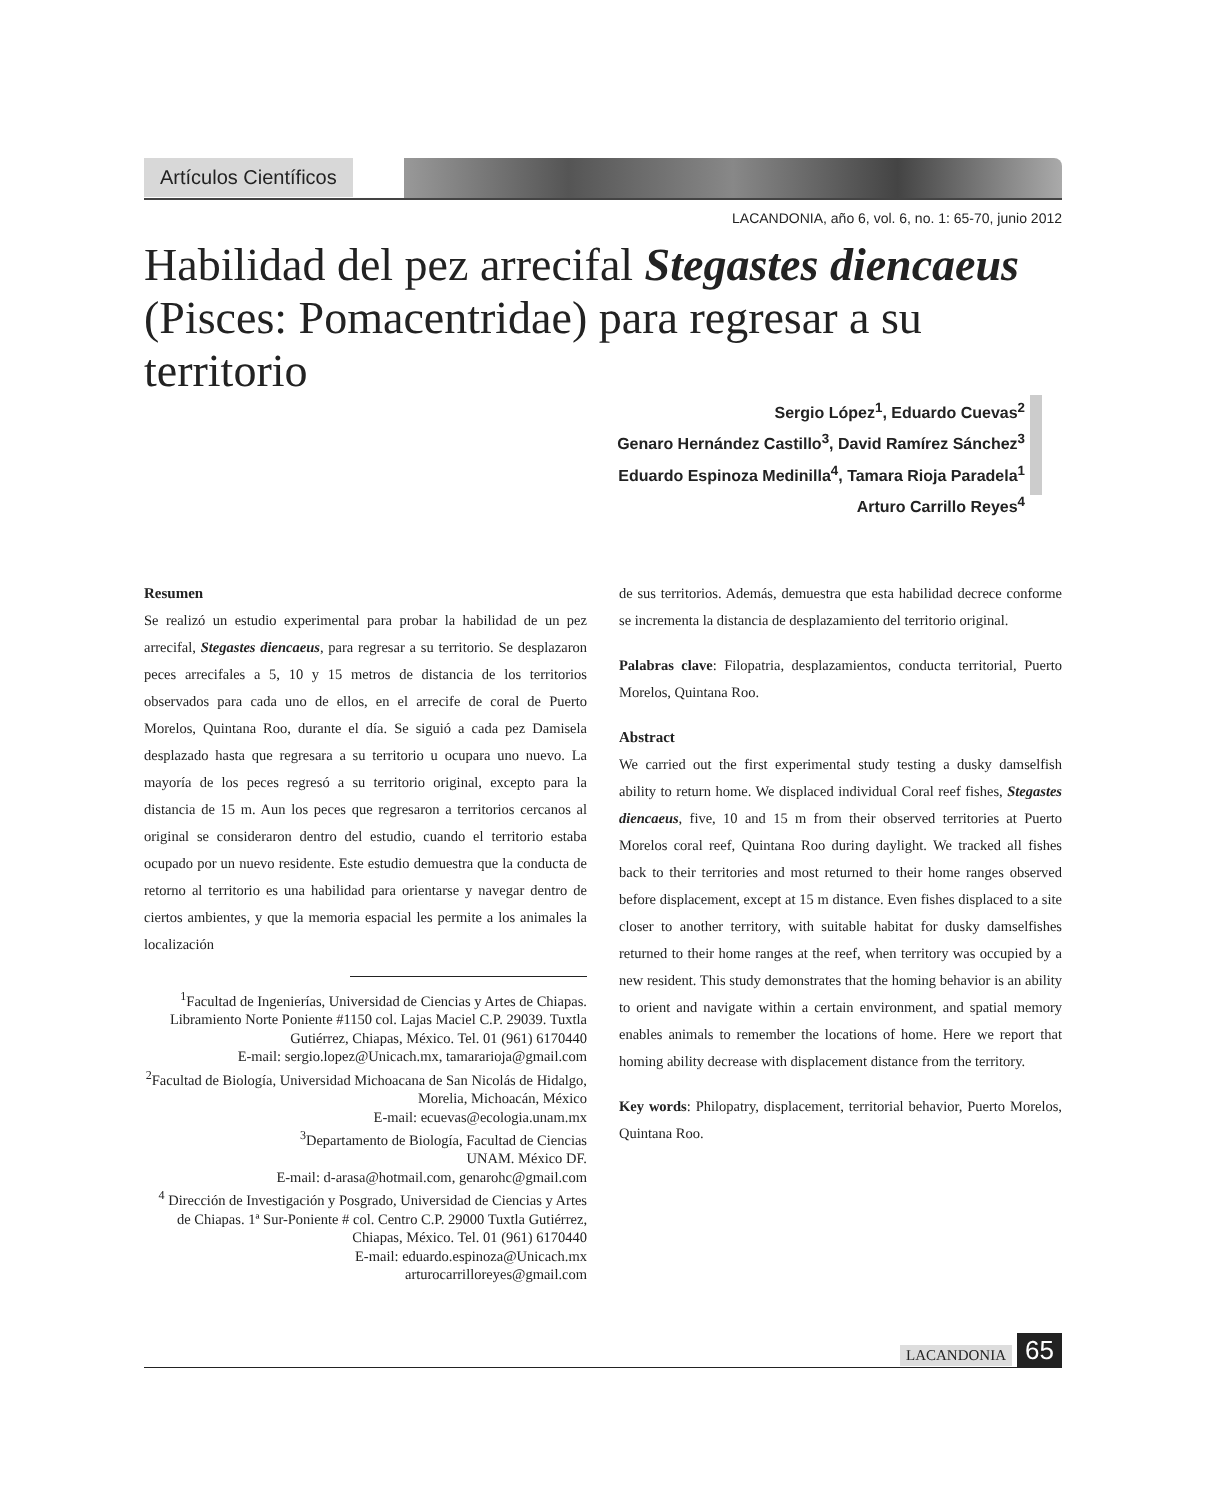Artículos Científicos
LACANDONIA, año 6, vol. 6, no. 1: 65-70, junio 2012
Habilidad del pez arrecifal Stegastes diencaeus (Pisces: Pomacentridae) para regresar a su territorio
Sergio López<sup>1</sup>, Eduardo Cuevas<sup>2</sup>
Genaro Hernández Castillo<sup>3</sup>, David Ramírez Sánchez<sup>3</sup>
Eduardo Espinoza Medinilla<sup>4</sup>, Tamara Rioja Paradela<sup>1</sup>
Arturo Carrillo Reyes<sup>4</sup>
Resumen
Se realizó un estudio experimental para probar la habilidad de un pez arrecifal, Stegastes diencaeus, para regresar a su territorio. Se desplazaron peces arrecifales a 5, 10 y 15 metros de distancia de los territorios observados para cada uno de ellos, en el arrecife de coral de Puerto Morelos, Quintana Roo, durante el día. Se siguió a cada pez Damisela desplazado hasta que regresara a su territorio u ocupara uno nuevo. La mayoría de los peces regresó a su territorio original, excepto para la distancia de 15 m. Aun los peces que regresaron a territorios cercanos al original se consideraron dentro del estudio, cuando el territorio estaba ocupado por un nuevo residente. Este estudio demuestra que la conducta de retorno al territorio es una habilidad para orientarse y navegar dentro de ciertos ambientes, y que la memoria espacial les permite a los animales la localización
<sup>1</sup> Facultad de Ingenierías, Universidad de Ciencias y Artes de Chiapas. Libramiento Norte Poniente #1150 col. Lajas Maciel C.P. 29039. Tuxtla Gutiérrez, Chiapas, México. Tel. 01 (961) 6170440
E-mail: sergio.lopez@Unicach.mx, tamararioja@gmail.com
<sup>2</sup> Facultad de Biología, Universidad Michoacana de San Nicolás de Hidalgo, Morelia, Michoacán, México
E-mail: ecuevas@ecologia.unam.mx
<sup>3</sup> Departamento de Biología, Facultad de Ciencias
UNAM. México DF.
E-mail: d-arasa@hotmail.com, genarohc@gmail.com
<sup>4</sup> Dirección de Investigación y Posgrado, Universidad de Ciencias y Artes de Chiapas. 1ª Sur-Poniente # col. Centro C.P. 29000 Tuxtla Gutiérrez, Chiapas, México. Tel. 01 (961) 6170440
E-mail: eduardo.espinoza@Unicach.mx
arturocarrilloreyes@gmail.com
de sus territorios. Además, demuestra que esta habilidad decrece conforme se incrementa la distancia de desplazamiento del territorio original.
Palabras clave: Filopatria, desplazamientos, conducta territorial, Puerto Morelos, Quintana Roo.
Abstract
We carried out the first experimental study testing a dusky damselfish ability to return home. We displaced individual Coral reef fishes, Stegastes diencaeus, five, 10 and 15 m from their observed territories at Puerto Morelos coral reef, Quintana Roo during daylight. We tracked all fishes back to their territories and most returned to their home ranges observed before displacement, except at 15 m distance. Even fishes displaced to a site closer to another territory, with suitable habitat for dusky damselfishes returned to their home ranges at the reef, when territory was occupied by a new resident. This study demonstrates that the homing behavior is an ability to orient and navigate within a certain environment, and spatial memory enables animals to remember the locations of home. Here we report that homing ability decrease with displacement distance from the territory.
Key words: Philopatry, displacement, territorial behavior, Puerto Morelos, Quintana Roo.
LACANDONIA 65